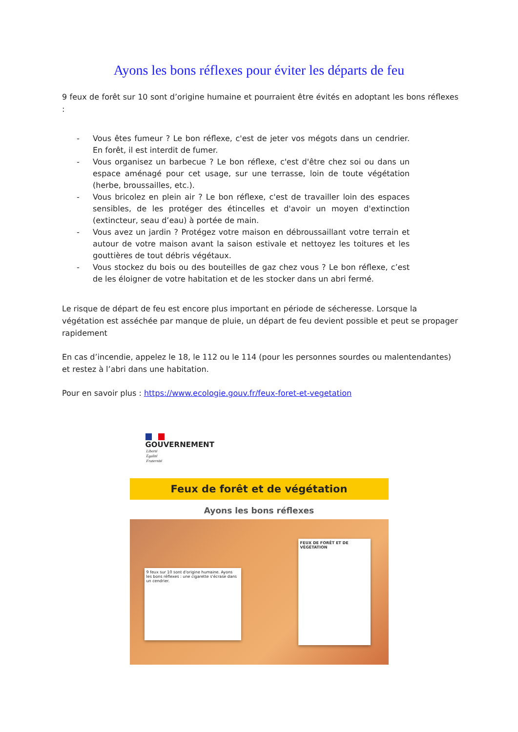Ayons les bons réflexes pour éviter les départs de feu
9 feux de forêt sur 10 sont d’origine humaine et pourraient être évités en adoptant les bons réflexes :
- Vous êtes fumeur ? Le bon réflexe, c'est de jeter vos mégots dans un cendrier. En forêt, il est interdit de fumer.
- Vous organisez un barbecue ? Le bon réflexe, c'est d'être chez soi ou dans un espace aménagé pour cet usage, sur une terrasse, loin de toute végétation (herbe, broussailles, etc.).
- Vous bricolez en plein air ? Le bon réflexe, c'est de travailler loin des espaces sensibles, de les protéger des étincelles et d'avoir un moyen d'extinction (extincteur, seau d’eau) à portée de main.
- Vous avez un jardin ? Protégez votre maison en débroussaillant votre terrain et autour de votre maison avant la saison estivale et nettoyez les toitures et les gouttières de tout débris végétaux.
- Vous stockez du bois ou des bouteilles de gaz chez vous ? Le bon réflexe, c’est de les éloigner de votre habitation et de les stocker dans un abri fermé.
Le risque de départ de feu est encore plus important en période de sécheresse. Lorsque la végétation est asséchée par manque de pluie, un départ de feu devient possible et peut se propager rapidement
En cas d’incendie, appelez le 18, le 112 ou le 114 (pour les personnes sourdes ou malentendantes) et restez à l’abri dans une habitation.
Pour en savoir plus : https://www.ecologie.gouv.fr/feux-foret-et-vegetation
GOUVERNEMENT
Liberté
Égalité
Fraternité
Feux de forêt et de végétation
Ayons les bons réflexes
9 feux sur 10 sont d'origine humaine. Ayons les bons réflexes : une cigarette s'écrase dans un cendrier.
FEUX DE FORÊT ET DE VÉGÉTATION